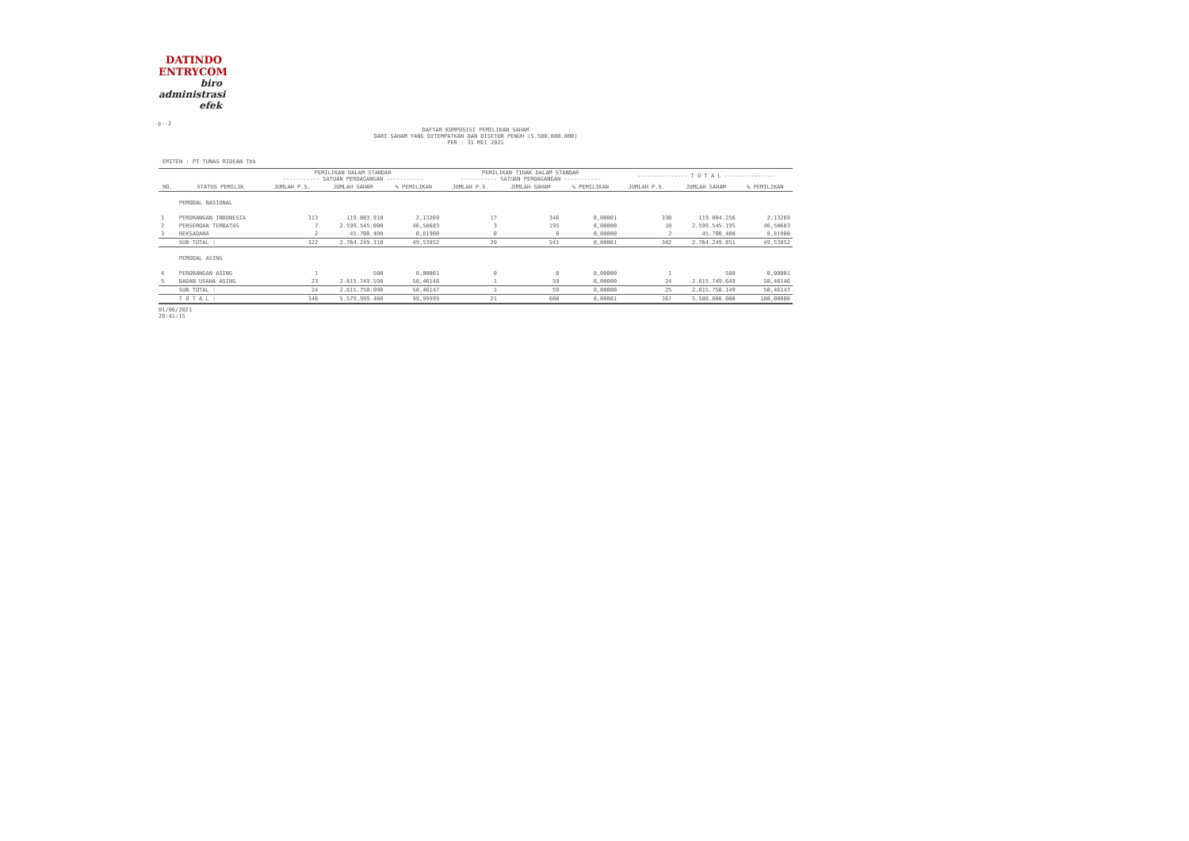DATINDO
ENTRYCOM
biro
administrasi
efek
-p--2
DAFTAR KOMPOSISI PEMILIKAN SAHAM
DARI SAHAM YANG DITEMPATKAN DAN DISETOR PENUH (5.580.000.000)
PER : 31 MEI 2021
EMITEN : PT TUNAS RIDEAN Tbk
| | | PEMILIKAN DALAM STANDAR ----------- SATUAN PERDAGANGAN ----------- | | | PEMILIKAN TIDAK DALAM STANDAR ----------- SATUAN PERDAGANGAN ----------- | | | --------------- T O T A L --------------- | | |
| --- | --- | --- | --- | --- | --- | --- | --- | --- | --- | --- |
| NO. | STATUS PEMILIK | JUMLAH P.S. | JUMLAH SAHAM | % PEMILIKAN | JUMLAH P.S. | JUMLAH SAHAM | % PEMILIKAN | JUMLAH P.S. | JUMLAH SAHAM | % PEMILIKAN |
| | PEMODAL NASIONAL | | | | | | | | | |
| 1 | PERORANGAN INDONESIA | 313 | 119.003.910 | 2,13269 | 17 | 346 | 0,00001 | 330 | 119.004.256 | 2,13269 |
| 2 | PERSEROAN TERBATAS | 7 | 2.599.545.000 | 46,58683 | 3 | 195 | 0,00000 | 10 | 2.599.545.195 | 46,58683 |
| 3 | REKSADANA | 2 | 45.700.400 | 0,81900 | 0 | 0 | 0,00000 | 2 | 45.700.400 | 0,81900 |
| | SUB TOTAL : | 322 | 2.764.249.310 | 49,53852 | 20 | 541 | 0,00001 | 342 | 2.764.249.851 | 49,53852 |
| | PEMODAL ASING | | | | | | | | | |
| 4 | PERORANGAN ASING | 1 | 500 | 0,00001 | 0 | 0 | 0,00000 | 1 | 500 | 0,00001 |
| 5 | BADAN USAHA ASING | 23 | 2.815.749.590 | 50,46146 | 1 | 59 | 0,00000 | 24 | 2.815.749.649 | 50,46146 |
| | SUB TOTAL : | 24 | 2.815.750.090 | 50,46147 | 1 | 59 | 0,00000 | 25 | 2.815.750.149 | 50,46147 |
| | T O T A L : | 346 | 5.579.999.400 | 99,99999 | 21 | 600 | 0,00001 | 367 | 5.580.000.000 | 100,00000 |
01/06/2021
20:41:15